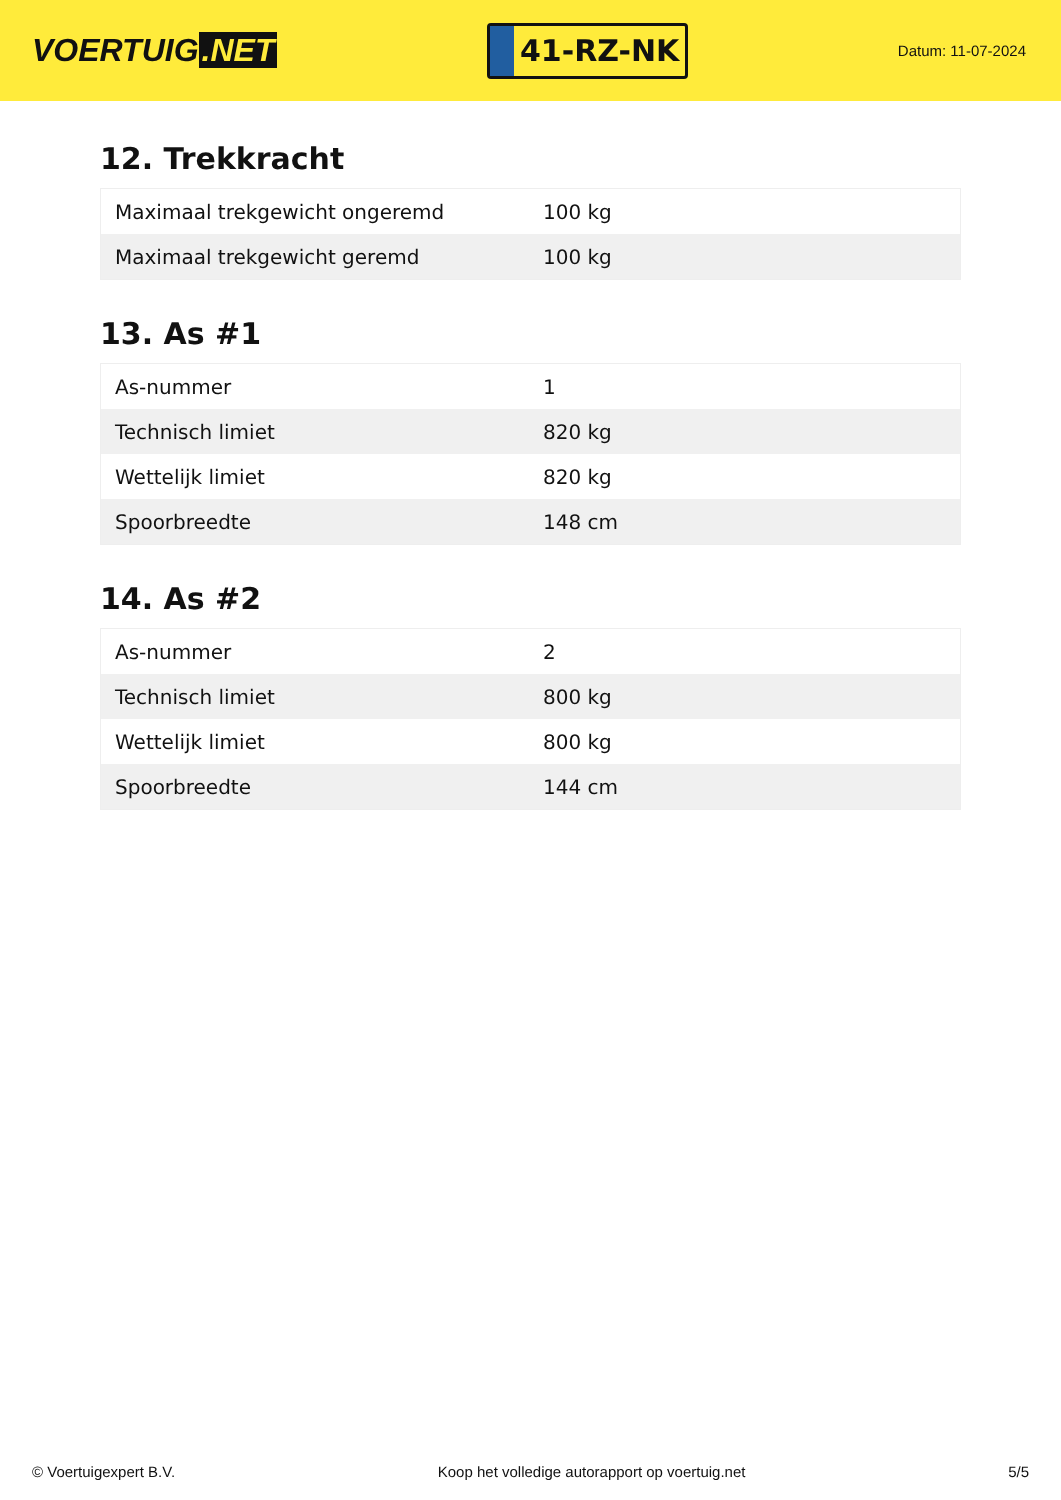VOERTUIG.NET
41-RZ-NK
Datum: 11-07-2024
12. Trekkracht
| Maximaal trekgewicht ongeremd | 100 kg |
| Maximaal trekgewicht geremd | 100 kg |
13. As #1
| As-nummer | 1 |
| Technisch limiet | 820 kg |
| Wettelijk limiet | 820 kg |
| Spoorbreedte | 148 cm |
14. As #2
| As-nummer | 2 |
| Technisch limiet | 800 kg |
| Wettelijk limiet | 800 kg |
| Spoorbreedte | 144 cm |
© Voertuigexpert B.V. Koop het volledige autorapport op voertuig.net 5/5